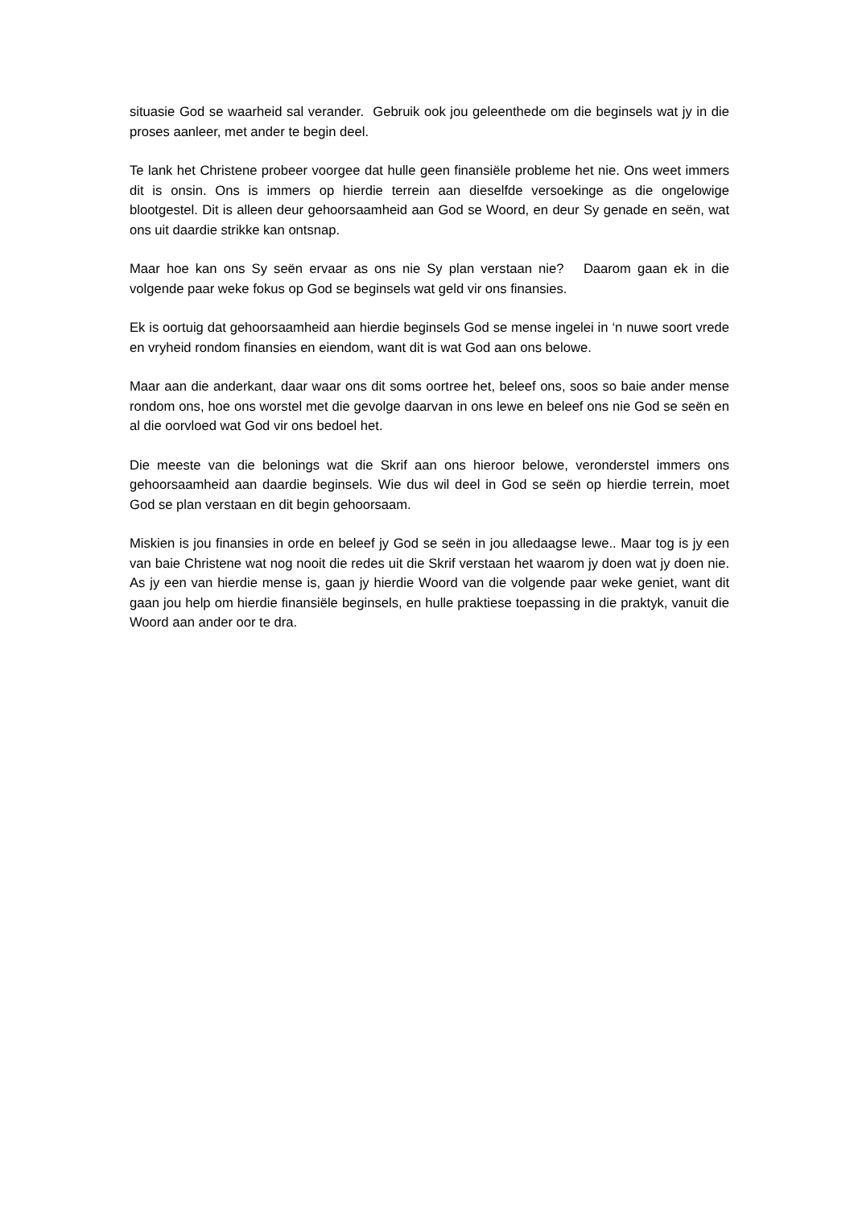situasie God se waarheid sal verander. Gebruik ook jou geleenthede om die beginsels wat jy in die proses aanleer, met ander te begin deel.
Te lank het Christene probeer voorgee dat hulle geen finansiële probleme het nie. Ons weet immers dit is onsin. Ons is immers op hierdie terrein aan dieselfde versoekinge as die ongelowige blootgestel. Dit is alleen deur gehoorsaamheid aan God se Woord, en deur Sy genade en seën, wat ons uit daardie strikke kan ontsnap.
Maar hoe kan ons Sy seën ervaar as ons nie Sy plan verstaan nie? Daarom gaan ek in die volgende paar weke fokus op God se beginsels wat geld vir ons finansies.
Ek is oortuig dat gehoorsaamheid aan hierdie beginsels God se mense ingelei in ‘n nuwe soort vrede en vryheid rondom finansies en eiendom, want dit is wat God aan ons belowe.
Maar aan die anderkant, daar waar ons dit soms oortree het, beleef ons, soos so baie ander mense rondom ons, hoe ons worstel met die gevolge daarvan in ons lewe en beleef ons nie God se seën en al die oorvloed wat God vir ons bedoel het.
Die meeste van die belonings wat die Skrif aan ons hieroor belowe, veronderstel immers ons gehoorsaamheid aan daardie beginsels. Wie dus wil deel in God se seën op hierdie terrein, moet God se plan verstaan en dit begin gehoorsaam.
Miskien is jou finansies in orde en beleef jy God se seën in jou alledaagse lewe.. Maar tog is jy een van baie Christene wat nog nooit die redes uit die Skrif verstaan het waarom jy doen wat jy doen nie. As jy een van hierdie mense is, gaan jy hierdie Woord van die volgende paar weke geniet, want dit gaan jou help om hierdie finansiële beginsels, en hulle praktiese toepassing in die praktyk, vanuit die Woord aan ander oor te dra.